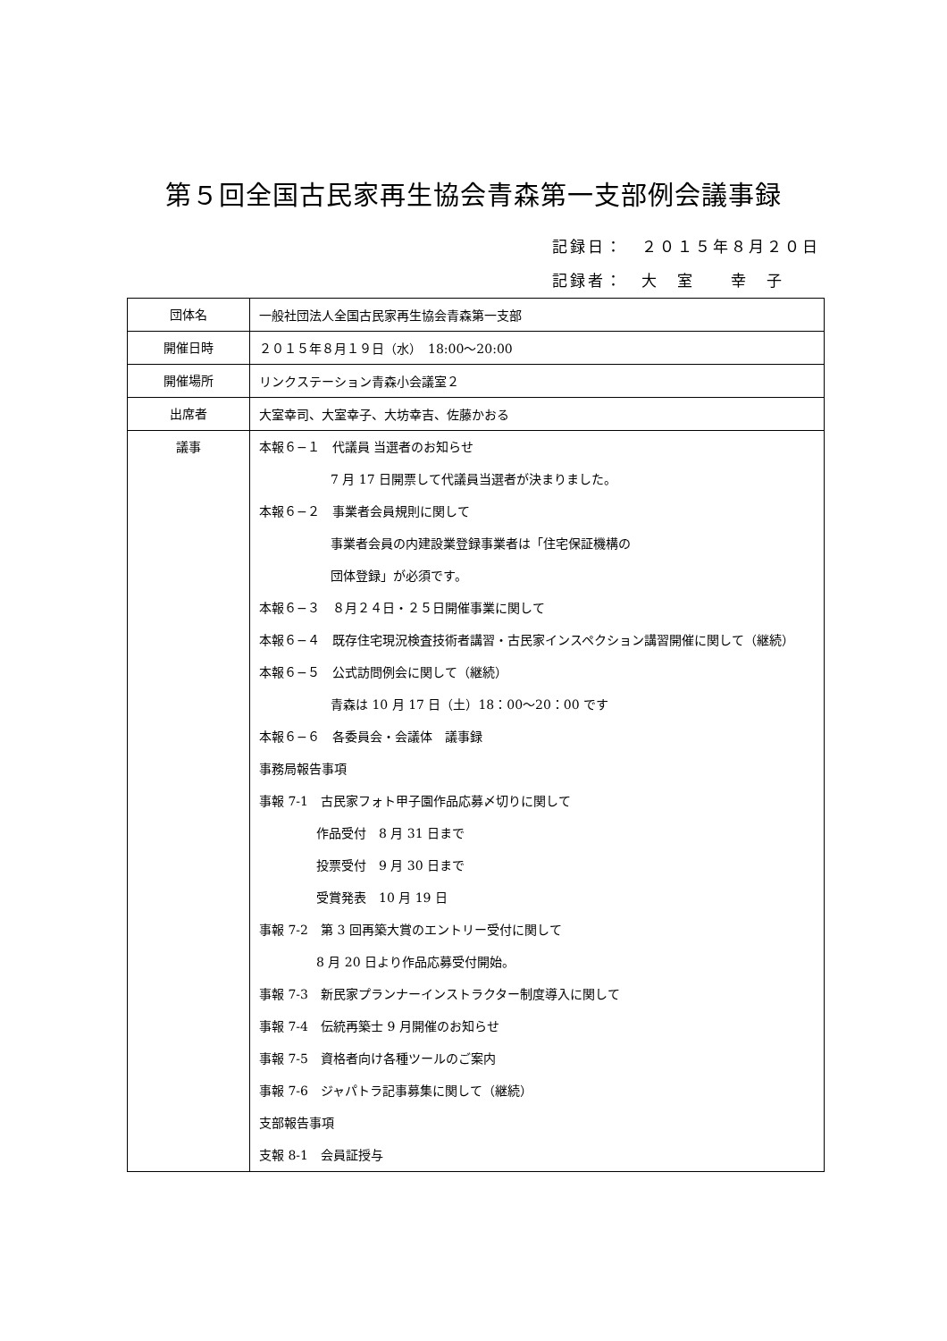第５回全国古民家再生協会青森第一支部例会議事録
記録日：　２０１５年８月２０日
記録者：　大　室　　幸　子
| 団体名 | 一般社団法人全国古民家再生協会青森第一支部 |
| 開催日時 | ２０１５年８月１９日（水） 18:00～20:00 |
| 開催場所 | リンクステーション青森小会議室２ |
| 出席者 | 大室幸司、大室幸子、大坊幸吉、佐藤かおる |
| 議事 | 本報６−１ 代議員 当選者のお知らせ 7 月 17 日開票して代議員当選者が決まりました。 本報６−２ 事業者会員規則に関して 事業者会員の内建設業登録事業者は「住宅保証機構の 団体登録」が必須です。 本報６−３ ８月２４日・２５日開催事業に関して 本報６−４ 既存住宅現況検査技術者講習・古民家インスペクション講習開催に関して（継続） 本報６−５ 公式訪問例会に関して（継続） 青森は 10 月 17 日（土）18：00～20：00 です 本報６−６ 各委員会・会議体 議事録 事務局報告事項 事報 7-1 古民家フォト甲子園作品応募〆切りに関して 作品受付 8 月 31 日まで 投票受付 9 月 30 日まで 受賞発表 10 月 19 日 事報 7-2 第 3 回再築大賞のエントリー受付に関して 8 月 20 日より作品応募受付開始。 事報 7-3 新民家プランナーインストラクター制度導入に関して 事報 7-4 伝統再築士 9 月開催のお知らせ 事報 7-5 資格者向け各種ツールのご案内 事報 7-6 ジャパトラ記事募集に関して（継続） 支部報告事項 支報 8-1 会員証授与 |